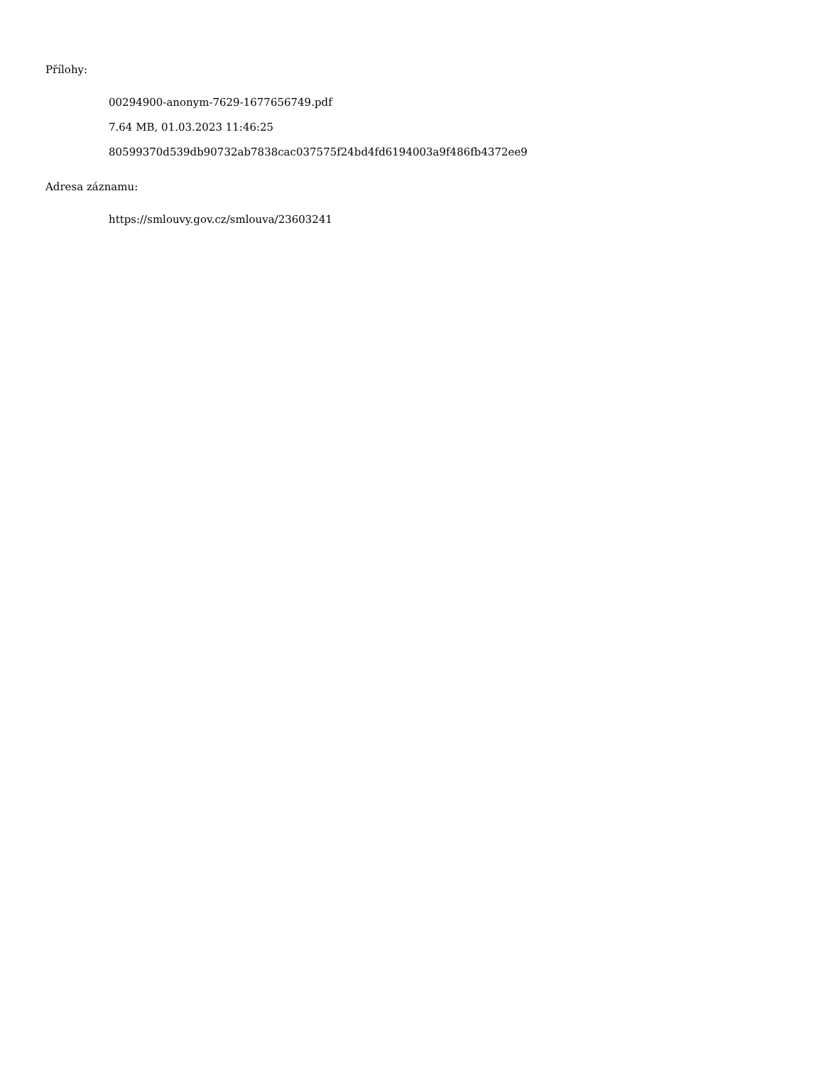Přílohy:
00294900-anonym-7629-1677656749.pdf
7.64 MB, 01.03.2023 11:46:25
80599370d539db90732ab7838cac037575f24bd4fd6194003a9f486fb4372ee9
Adresa záznamu:
https://smlouvy.gov.cz/smlouva/23603241